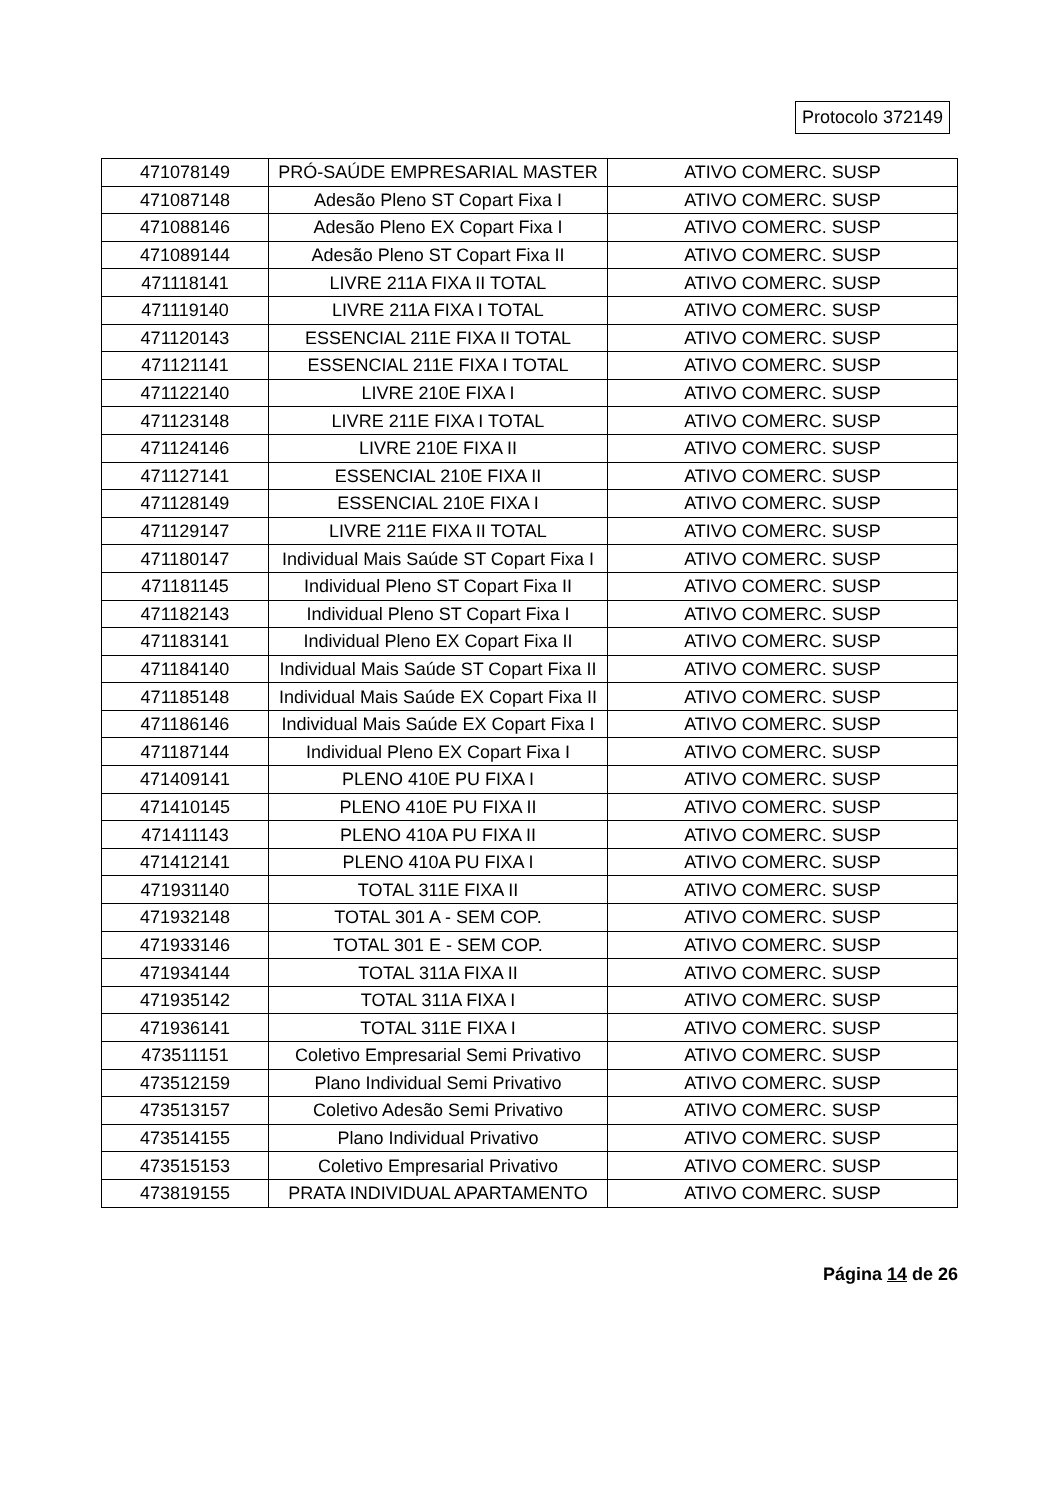Protocolo 372149
| 471078149 | PRÓ-SAÚDE EMPRESARIAL MASTER | ATIVO COMERC. SUSP |
| 471087148 | Adesão Pleno ST Copart Fixa I | ATIVO COMERC. SUSP |
| 471088146 | Adesão Pleno EX Copart Fixa I | ATIVO COMERC. SUSP |
| 471089144 | Adesão Pleno ST Copart Fixa II | ATIVO COMERC. SUSP |
| 471118141 | LIVRE 211A FIXA II TOTAL | ATIVO COMERC. SUSP |
| 471119140 | LIVRE 211A FIXA I TOTAL | ATIVO COMERC. SUSP |
| 471120143 | ESSENCIAL 211E FIXA II TOTAL | ATIVO COMERC. SUSP |
| 471121141 | ESSENCIAL 211E FIXA I TOTAL | ATIVO COMERC. SUSP |
| 471122140 | LIVRE 210E FIXA I | ATIVO COMERC. SUSP |
| 471123148 | LIVRE 211E FIXA I TOTAL | ATIVO COMERC. SUSP |
| 471124146 | LIVRE 210E FIXA II | ATIVO COMERC. SUSP |
| 471127141 | ESSENCIAL 210E FIXA II | ATIVO COMERC. SUSP |
| 471128149 | ESSENCIAL 210E FIXA I | ATIVO COMERC. SUSP |
| 471129147 | LIVRE 211E FIXA II TOTAL | ATIVO COMERC. SUSP |
| 471180147 | Individual Mais Saúde ST Copart Fixa I | ATIVO COMERC. SUSP |
| 471181145 | Individual Pleno ST Copart Fixa II | ATIVO COMERC. SUSP |
| 471182143 | Individual Pleno ST Copart Fixa I | ATIVO COMERC. SUSP |
| 471183141 | Individual Pleno EX Copart Fixa II | ATIVO COMERC. SUSP |
| 471184140 | Individual Mais Saúde ST Copart Fixa II | ATIVO COMERC. SUSP |
| 471185148 | Individual Mais Saúde EX Copart Fixa II | ATIVO COMERC. SUSP |
| 471186146 | Individual Mais Saúde EX Copart Fixa I | ATIVO COMERC. SUSP |
| 471187144 | Individual Pleno EX Copart Fixa I | ATIVO COMERC. SUSP |
| 471409141 | PLENO 410E PU FIXA I | ATIVO COMERC. SUSP |
| 471410145 | PLENO 410E PU FIXA II | ATIVO COMERC. SUSP |
| 471411143 | PLENO 410A PU FIXA II | ATIVO COMERC. SUSP |
| 471412141 | PLENO 410A PU FIXA I | ATIVO COMERC. SUSP |
| 471931140 | TOTAL 311E FIXA II | ATIVO COMERC. SUSP |
| 471932148 | TOTAL 301 A - SEM COP. | ATIVO COMERC. SUSP |
| 471933146 | TOTAL 301 E - SEM COP. | ATIVO COMERC. SUSP |
| 471934144 | TOTAL 311A FIXA II | ATIVO COMERC. SUSP |
| 471935142 | TOTAL 311A FIXA I | ATIVO COMERC. SUSP |
| 471936141 | TOTAL 311E FIXA I | ATIVO COMERC. SUSP |
| 473511151 | Coletivo Empresarial Semi Privativo | ATIVO COMERC. SUSP |
| 473512159 | Plano Individual Semi Privativo | ATIVO COMERC. SUSP |
| 473513157 | Coletivo Adesão Semi Privativo | ATIVO COMERC. SUSP |
| 473514155 | Plano Individual Privativo | ATIVO COMERC. SUSP |
| 473515153 | Coletivo Empresarial Privativo | ATIVO COMERC. SUSP |
| 473819155 | PRATA INDIVIDUAL APARTAMENTO | ATIVO COMERC. SUSP |
Página 14 de 26